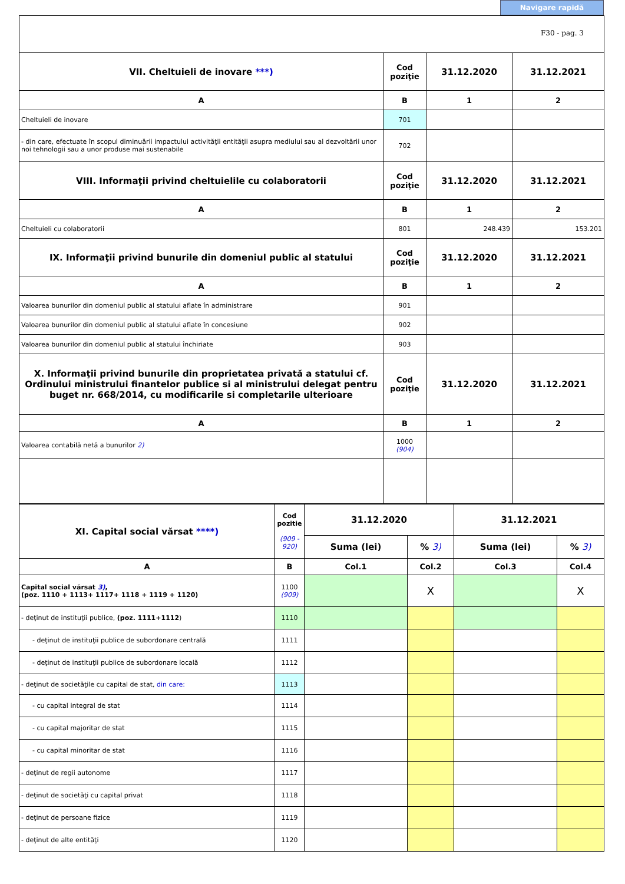Navigare rapidă
F30 - pag. 3
| VII. Cheltuieli de inovare ***) | Cod poziţie | 31.12.2020 | 31.12.2021 |
| --- | --- | --- | --- |
| A | B | 1 | 2 |
| Cheltuieli de inovare | 701 | | |
| - din care, efectuate în scopul diminuării impactului activităţii entităţii asupra mediului sau al dezvoltării unor noi tehnologii sau a unor produse mai sustenabile | 702 | | |
| VIII. Informaţii privind cheltuielile cu colaboratorii | Cod poziţie | 31.12.2020 | 31.12.2021 |
| A | B | 1 | 2 |
| Cheltuieli cu colaboratorii | 801 | 248.439 | 153.201 |
| IX. Informaţii privind bunurile din domeniul public al statului | Cod poziţie | 31.12.2020 | 31.12.2021 |
| A | B | 1 | 2 |
| Valoarea bunurilor din domeniul public al statului aflate în administrare | 901 | | |
| Valoarea bunurilor din domeniul public al statului aflate în concesiune | 902 | | |
| Valoarea bunurilor din domeniul public al statului închiriate | 903 | | |
| X. Informaţii privind bunurile din proprietatea privată a statului cf. Ordinului ministrului finantelor publice si al ministrului delegat pentru buget nr. 668/2014, cu modificarile si completarile ulterioare | Cod poziţie | 31.12.2020 | 31.12.2021 |
| A | B | 1 | 2 |
| Valoarea contabilă netă a bunurilor 2) | 1000 (904) | | |
| XI. Capital social vărsat ****) | Cod pozitie (909 - 920) | 31.12.2020 | | 31.12.2021 | |
| --- | --- | --- | --- | --- | --- |
| | | Suma (lei) | % 3) | Suma (lei) | % 3) |
| A | B | Col.1 | Col.2 | Col.3 | Col.4 |
| Capital social vărsat 3) , (poz. 1110 + 1113+ 1117+ 1118 + 1119 + 1120) | 1100 (909) | | X | | X |
| - deţinut de instituţii publice, (poz. 1111+1112 ) | 1110 | | | | |
| - deţinut de instituţii publice de subordonare centrală | 1111 | | | | |
| - deţinut de instituţii publice de subordonare locală | 1112 | | | | |
| - deţinut de societăţile cu capital de stat, din care: | 1113 | | | | |
| - cu capital integral de stat | 1114 | | | | |
| - cu capital majoritar de stat | 1115 | | | | |
| - cu capital minoritar de stat | 1116 | | | | |
| - deţinut de regii autonome | 1117 | | | | |
| - deţinut de societăţi cu capital privat | 1118 | | | | |
| - deţinut de persoane fizice | 1119 | | | | |
| - deţinut de alte entităţi | 1120 | | | | |